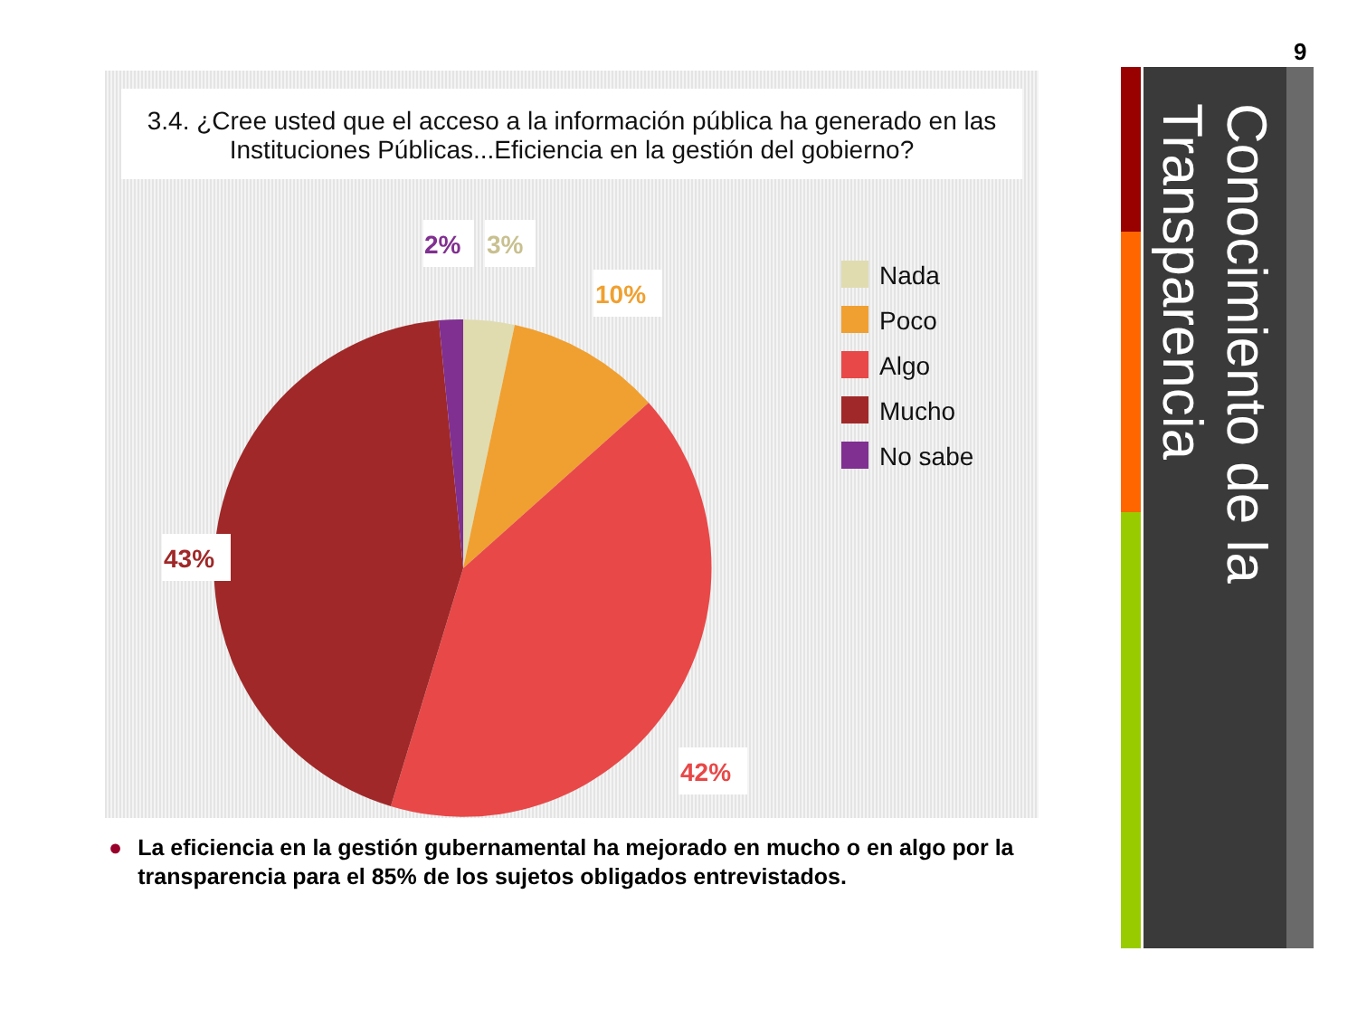9
3.4. ¿Cree usted que el acceso a la información pública ha generado en las Instituciones Públicas...Eficiencia en la gestión del gobierno?
2%
3%
10%
43%
42%
Nada
Poco
Algo
Mucho
No sabe
● La eficiencia en la gestión gubernamental ha mejorado en mucho o en algo por la transparencia para el 85% de los sujetos obligados entrevistados.
Conocimiento de la Transparencia